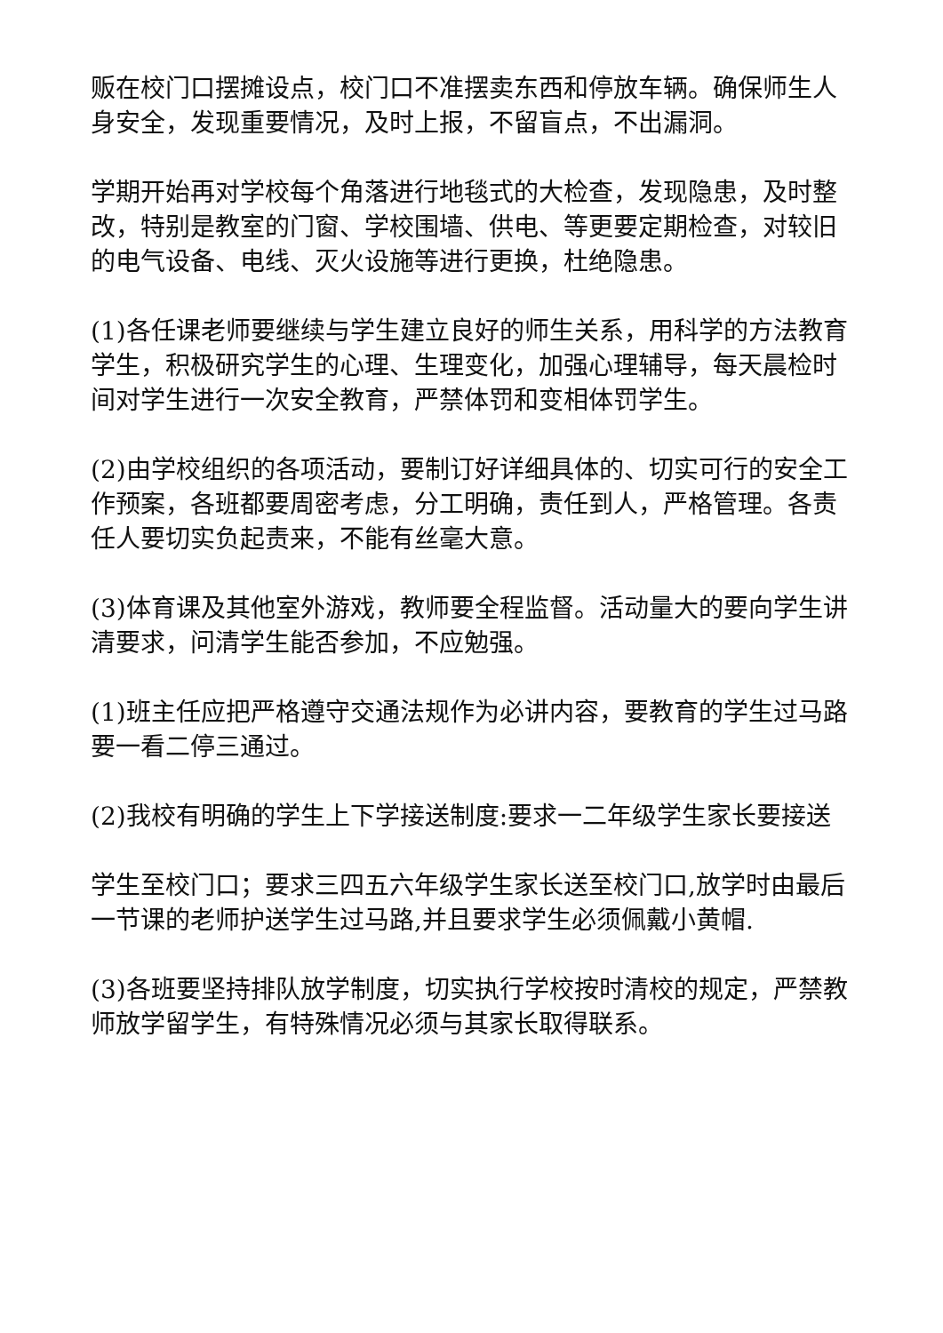贩在校门口摆摊设点，校门口不准摆卖东西和停放车辆。确保师生人身安全，发现重要情况，及时上报，不留盲点，不出漏洞。
学期开始再对学校每个角落进行地毯式的大检查，发现隐患，及时整改，特别是教室的门窗、学校围墙、供电、等更要定期检查，对较旧的电气设备、电线、灭火设施等进行更换，杜绝隐患。
(1)各任课老师要继续与学生建立良好的师生关系，用科学的方法教育学生，积极研究学生的心理、生理变化，加强心理辅导，每天晨检时间对学生进行一次安全教育，严禁体罚和变相体罚学生。
(2)由学校组织的各项活动，要制订好详细具体的、切实可行的安全工作预案，各班都要周密考虑，分工明确，责任到人，严格管理。各责任人要切实负起责来，不能有丝毫大意。
(3)体育课及其他室外游戏，教师要全程监督。活动量大的要向学生讲清要求，问清学生能否参加，不应勉强。
(1)班主任应把严格遵守交通法规作为必讲内容，要教育的学生过马路要一看二停三通过。
(2)我校有明确的学生上下学接送制度:要求一二年级学生家长要接送
学生至校门口；要求三四五六年级学生家长送至校门口,放学时由最后一节课的老师护送学生过马路,并且要求学生必须佩戴小黄帽.
(3)各班要坚持排队放学制度，切实执行学校按时清校的规定，严禁教师放学留学生，有特殊情况必须与其家长取得联系。